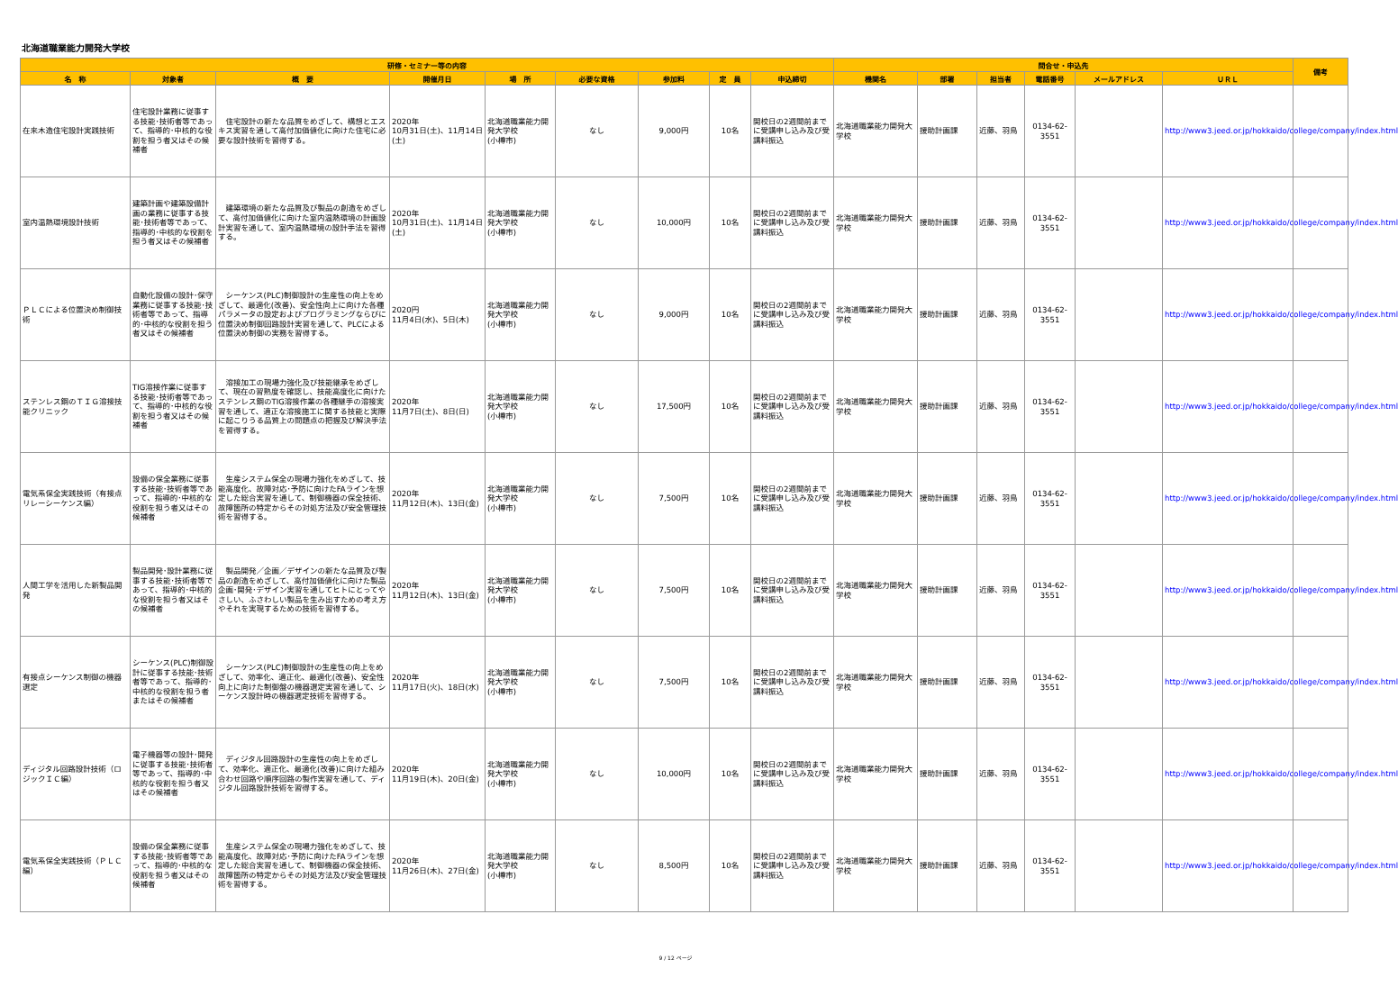北海道職業能力開発大学校
| 研修・セミナー等の内容 | | | | | | | | | 問合せ・申込先 | | | | | | 備考 |
| --- | --- | --- | --- | --- | --- | --- | --- | --- | --- | --- | --- | --- | --- | --- | --- |
| 名 称 | 対象者 | 概 要 | 開催月日 | 場 所 | 必要な資格 | 参加料 | 定 員 | 申込締切 | 機関名 | 部署 | 担当者 | 電話番号 | メールアドレス | ＵＲＬ | |
| 在来木造住宅設計実践技術 | 住宅設計業務に従事する技能･技術者等であって、指導的･中核的な役割を担う者又はその候補者 | 住宅設計の新たな品質をめざして、構想とエスキス実習を通して高付加価値化に向けた住宅に必要な設計技術を習得する。 | 2020年 10月31日(土)、11月14日(土) | 北海道職業能力開発大学校 (小樽市) | なし | 9,000円 | 10名 | 開校日の2週間前までに受講申し込み及び受講料振込 | 北海道職業能力開発大学校 | 援助計画課 | 近藤、羽鳥 | 0134-62-3551 | | http://www3.jeed.or.jp/hokkaido/college/company/index.html | |
| 室内温熱環境設計技術 | 建築計画や建築設備計画の業務に従事する技能･技術者等であって、指導的･中核的な役割を担う者又はその候補者 | 建築環境の新たな品質及び製品の創造をめざして、高付加価値化に向けた室内温熱環境の計画設計実習を通して、室内温熱環境の設計手法を習得する。 | 2020年 10月31日(土)、11月14日(土) | 北海道職業能力開発大学校 (小樽市) | なし | 10,000円 | 10名 | 開校日の2週間前までに受講申し込み及び受講料振込 | 北海道職業能力開発大学校 | 援助計画課 | 近藤、羽鳥 | 0134-62-3551 | | http://www3.jeed.or.jp/hokkaido/college/company/index.html | |
| ＰＬＣによる位置決め制御技術 | 自動化設備の設計･保守業務に従事する技能･技術者等であって、指導的･中核的な役割を担う者又はその候補者 | シーケンス(PLC)制御設計の生産性の向上をめざして、最適化(改善)、安全性向上に向けた各種パラメータの設定およびプログラミングならびに位置決め制御回路設計実習を通して、PLCによる位置決め制御の実務を習得する。 | 2020円 11月4日(水)、5日(木) | 北海道職業能力開発大学校 (小樽市) | なし | 9,000円 | 10名 | 開校日の2週間前までに受講申し込み及び受講料振込 | 北海道職業能力開発大学校 | 援助計画課 | 近藤、羽鳥 | 0134-62-3551 | | http://www3.jeed.or.jp/hokkaido/college/company/index.html | |
| ステンレス鋼のＴＩＧ溶接技能クリニック | TIG溶接作業に従事する技能･技術者等であって、指導的･中核的な役割を担う者又はその候補者 | 溶接加工の現場力強化及び技能継承をめざして、現在の習熟度を確認し、技能高度化に向けたステンレス鋼のTIG溶接作業の各種継手の溶接実習を通して、適正な溶接施工に関する技能と実際に起こりうる品質上の問題点の把握及び解決手法を習得する。 | 2020年 11月7日(土)、8日(日) | 北海道職業能力開発大学校 (小樽市) | なし | 17,500円 | 10名 | 開校日の2週間前までに受講申し込み及び受講料振込 | 北海道職業能力開発大学校 | 援助計画課 | 近藤、羽鳥 | 0134-62-3551 | | http://www3.jeed.or.jp/hokkaido/college/company/index.html | |
| 電気系保全実践技術（有接点リレーシーケンス編） | 設備の保全業務に従事する技能･技術者等であって、指導的･中核的な役割を担う者又はその候補者 | 生産システム保全の現場力強化をめざして、技能高度化、故障対応･予防に向けたFAラインを想定した総合実習を通して、制御機器の保全技術、故障箇所の特定からその対処方法及び安全管理技術を習得する。 | 2020年 11月12日(木)、13日(金) | 北海道職業能力開発大学校 (小樽市) | なし | 7,500円 | 10名 | 開校日の2週間前までに受講申し込み及び受講料振込 | 北海道職業能力開発大学校 | 援助計画課 | 近藤、羽鳥 | 0134-62-3551 | | http://www3.jeed.or.jp/hokkaido/college/company/index.html | |
| 人間工学を活用した新製品開発 | 製品開発･設計業務に従事する技能･技術者等であって、指導的･中核的な役割を担う者又はその候補者 | 製品開発／企画／デザインの新たな品質及び製品の創造をめざして、高付加価値化に向けた製品企画･開発･デザイン実習を通してヒトにとってやさしい、ふさわしい製品を生み出すための考え方やそれを実現するための技術を習得する。 | 2020年 11月12日(木)、13日(金) | 北海道職業能力開発大学校 (小樽市) | なし | 7,500円 | 10名 | 開校日の2週間前までに受講申し込み及び受講料振込 | 北海道職業能力開発大学校 | 援助計画課 | 近藤、羽鳥 | 0134-62-3551 | | http://www3.jeed.or.jp/hokkaido/college/company/index.html | |
| 有接点シーケンス制御の機器選定 | シーケンス(PLC)制御設計に従事する技能･技術者等であって、指導的･中核的な役割を担う者またはその候補者 | シーケンス(PLC)制御設計の生産性の向上をめざして、効率化、適正化、最適化(改善)、安全性向上に向けた制御盤の機器選定実習を通して、シーケンス設計時の機器選定技術を習得する。 | 2020年 11月17日(火)、18日(水) | 北海道職業能力開発大学校 (小樽市) | なし | 7,500円 | 10名 | 開校日の2週間前までに受講申し込み及び受講料振込 | 北海道職業能力開発大学校 | 援助計画課 | 近藤、羽鳥 | 0134-62-3551 | | http://www3.jeed.or.jp/hokkaido/college/company/index.html | |
| ディジタル回路設計技術（ロジックＩＣ編） | 電子機器等の設計･開発に従事する技能･技術者等であって、指導的･中核的な役割を担う者又はその候補者 | ディジタル回路設計の生産性の向上をめざして、効率化、適正化、最適化(改善)に向けた組み合わせ回路や順序回路の製作実習を通して、ディジタル回路設計技術を習得する。 | 2020年 11月19日(木)、20日(金) | 北海道職業能力開発大学校 (小樽市) | なし | 10,000円 | 10名 | 開校日の2週間前までに受講申し込み及び受講料振込 | 北海道職業能力開発大学校 | 援助計画課 | 近藤、羽鳥 | 0134-62-3551 | | http://www3.jeed.or.jp/hokkaido/college/company/index.html | |
| 電気系保全実践技術（ＰＬＣ編） | 設備の保全業務に従事する技能･技術者等であって、指導的･中核的な役割を担う者又はその候補者 | 生産システム保全の現場力強化をめざして、技能高度化、故障対応･予防に向けたFAラインを想定した総合実習を通して、制御機器の保全技術、故障箇所の特定からその対処方法及び安全管理技術を習得する。 | 2020年 11月26日(木)、27日(金) | 北海道職業能力開発大学校 (小樽市) | なし | 8,500円 | 10名 | 開校日の2週間前までに受講申し込み及び受講料振込 | 北海道職業能力開発大学校 | 援助計画課 | 近藤、羽鳥 | 0134-62-3551 | | http://www3.jeed.or.jp/hokkaido/college/company/index.html | |
9 / 12 ページ